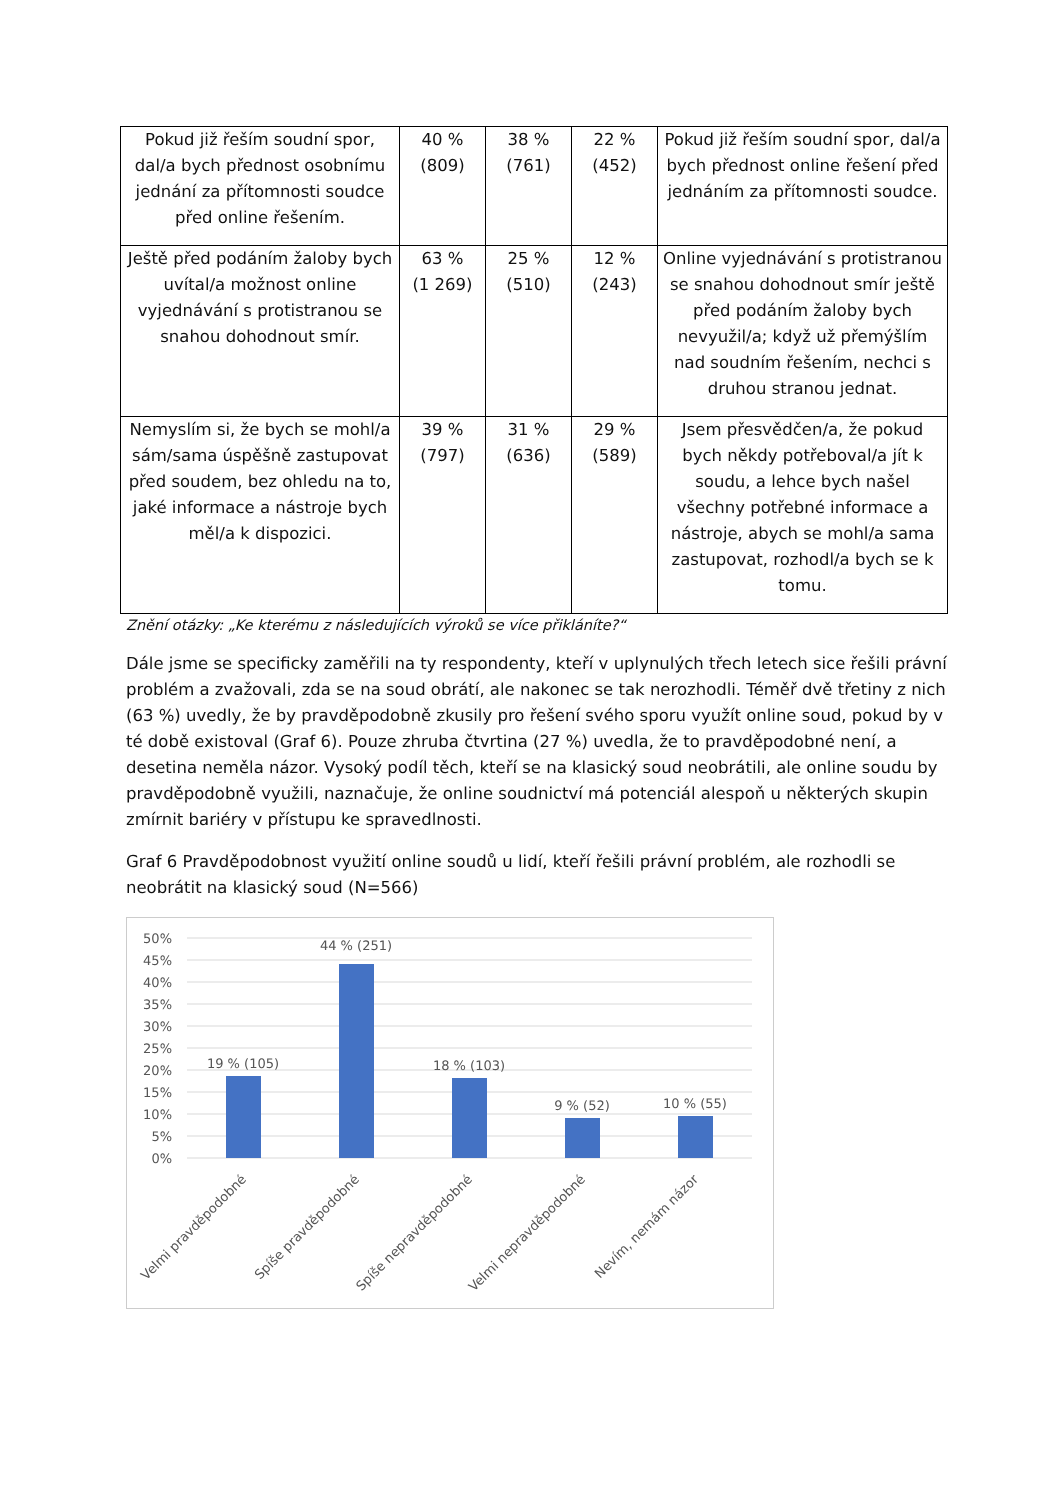| Pokud již řeším soudní spor, dal/a bych přednost osobnímu jednání za přítomnosti soudce před online řešením. | 40 % (809) | 38 % (761) | 22 % (452) | Pokud již řeším soudní spor, dal/a bych přednost online řešení před jednáním za přítomnosti soudce. |
| Ještě před podáním žaloby bych uvítal/a možnost online vyjednávání s protistranou se snahou dohodnout smír. | 63 % (1 269) | 25 % (510) | 12 % (243) | Online vyjednávání s protistranou se snahou dohodnout smír ještě před podáním žaloby bych nevyužil/a; když už přemýšlím nad soudním řešením, nechci s druhou stranou jednat. |
| Nemyslím si, že bych se mohl/a sám/sama úspěšně zastupovat před soudem, bez ohledu na to, jaké informace a nástroje bych měl/a k dispozici. | 39 % (797) | 31 % (636) | 29 % (589) | Jsem přesvědčen/a, že pokud bych někdy potřeboval/a jít k soudu, a lehce bych našel všechny potřebné informace a nástroje, abych se mohl/a sama zastupovat, rozhodl/a bych se k tomu. |
Znění otázky: „Ke kterému z následujících výroků se více přikláníte?“
Dále jsme se specificky zaměřili na ty respondenty, kteří v uplynulých třech letech sice řešili právní problém a zvažovali, zda se na soud obrátí, ale nakonec se tak nerozhodli. Téměř dvě třetiny z nich (63 %) uvedly, že by pravděpodobně zkusily pro řešení svého sporu využít online soud, pokud by v té době existoval (Graf 6). Pouze zhruba čtvrtina (27 %) uvedla, že to pravděpodobné není, a desetina neměla názor. Vysoký podíl těch, kteří se na klasický soud neobrátili, ale online soudu by pravděpodobně využili, naznačuje, že online soudnictví má potenciál alespoň u některých skupin zmírnit bariéry v přístupu ke spravedlnosti.
Graf 6 Pravděpodobnost využití online soudů u lidí, kteří řešili právní problém, ale rozhodli se neobrátit na klasický soud (N=566)
50%
45%
40%
35%
30%
25%
20%
15%
10%
5%
0%
19 % (105)
44 % (251)
18 % (103)
9 % (52)
10 % (55)
Velmi pravděpodobné
Spíše pravděpodobné
Spíše nepravděpodobné
Velmi nepravděpodobné
Nevím, nemám názor